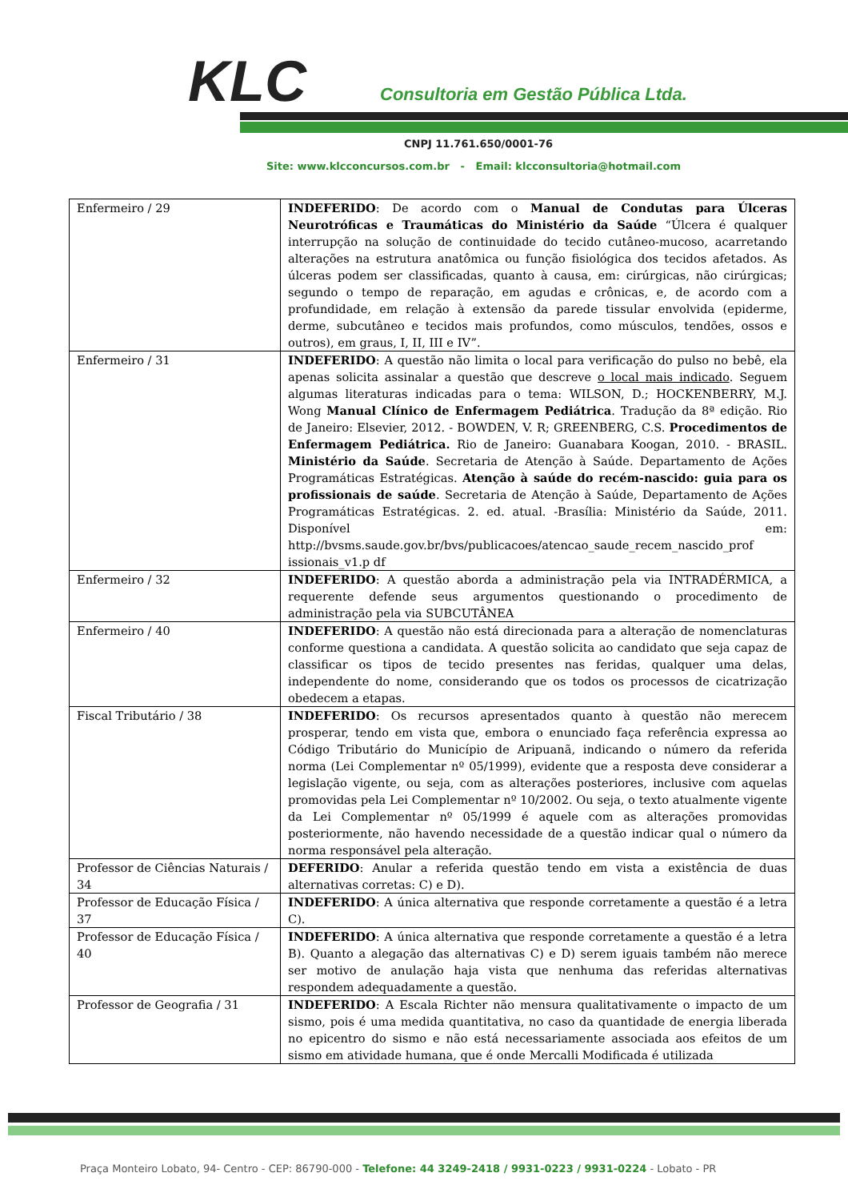KLC
Consultoria em Gestão Pública Ltda.
CNPJ 11.761.650/0001-76
Site: www.klcconcursos.com.br - Email: klcconsultoria@hotmail.com
| Enfermeiro / 29 | INDEFERIDO : De acordo com o Manual de Condutas para Úlceras Neurotróficas e Traumáticas do Ministério da Saúde “Úlcera é qualquer interrupção na solução de continuidade do tecido cutâneo-mucoso, acarretando alterações na estrutura anatômica ou função fisiológica dos tecidos afetados. As úlceras podem ser classificadas, quanto à causa, em: cirúrgicas, não cirúrgicas; segundo o tempo de reparação, em agudas e crônicas, e, de acordo com a profundidade, em relação à extensão da parede tissular envolvida (epiderme, derme, subcutâneo e tecidos mais profundos, como músculos, tendões, ossos e outros), em graus, I, II, III e IV”. |
| Enfermeiro / 31 | INDEFERIDO : A questão não limita o local para verificação do pulso no bebê, ela apenas solicita assinalar a questão que descreve o local mais indicado . Seguem algumas literaturas indicadas para o tema: WILSON, D.; HOCKENBERRY, M.J. Wong Manual Clínico de Enfermagem Pediátrica . Tradução da 8ª edição. Rio de Janeiro: Elsevier, 2012. - BOWDEN, V. R; GREENBERG, C.S. Procedimentos de Enfermagem Pediátrica. Rio de Janeiro: Guanabara Koogan, 2010. - BRASIL. Ministério da Saúde . Secretaria de Atenção à Saúde. Departamento de Ações Programáticas Estratégicas. Atenção à saúde do recém-nascido: guia para os profissionais de saúde . Secretaria de Atenção à Saúde, Departamento de Ações Programáticas Estratégicas. 2. ed. atual. -Brasília: Ministério da Saúde, 2011. Disponível em: http://bvsms.saude.gov.br/bvs/publicacoes/atencao_saude_recem_nascido_prof issionais_v1.p df |
| Enfermeiro / 32 | INDEFERIDO : A questão aborda a administração pela via INTRADÉRMICA, a requerente defende seus argumentos questionando o procedimento de administração pela via SUBCUTÂNEA |
| Enfermeiro / 40 | INDEFERIDO : A questão não está direcionada para a alteração de nomenclaturas conforme questiona a candidata. A questão solicita ao candidato que seja capaz de classificar os tipos de tecido presentes nas feridas, qualquer uma delas, independente do nome, considerando que os todos os processos de cicatrização obedecem a etapas. |
| Fiscal Tributário / 38 | INDEFERIDO : Os recursos apresentados quanto à questão não merecem prosperar, tendo em vista que, embora o enunciado faça referência expressa ao Código Tributário do Município de Aripuanã, indicando o número da referida norma (Lei Complementar nº 05/1999), evidente que a resposta deve considerar a legislação vigente, ou seja, com as alterações posteriores, inclusive com aquelas promovidas pela Lei Complementar nº 10/2002. Ou seja, o texto atualmente vigente da Lei Complementar nº 05/1999 é aquele com as alterações promovidas posteriormente, não havendo necessidade de a questão indicar qual o número da norma responsável pela alteração. |
| Professor de Ciências Naturais / 34 | DEFERIDO : Anular a referida questão tendo em vista a existência de duas alternativas corretas: C) e D). |
| Professor de Educação Física / 37 | INDEFERIDO : A única alternativa que responde corretamente a questão é a letra C). |
| Professor de Educação Física / 40 | INDEFERIDO : A única alternativa que responde corretamente a questão é a letra B). Quanto a alegação das alternativas C) e D) serem iguais também não merece ser motivo de anulação haja vista que nenhuma das referidas alternativas respondem adequadamente a questão. |
| Professor de Geografia / 31 | INDEFERIDO : A Escala Richter não mensura qualitativamente o impacto de um sismo, pois é uma medida quantitativa, no caso da quantidade de energia liberada no epicentro do sismo e não está necessariamente associada aos efeitos de um sismo em atividade humana, que é onde Mercalli Modificada é utilizada |
Praça Monteiro Lobato, 94- Centro - CEP: 86790-000 - Telefone: 44 3249-2418 / 9931-0223 / 9931-0224 - Lobato - PR